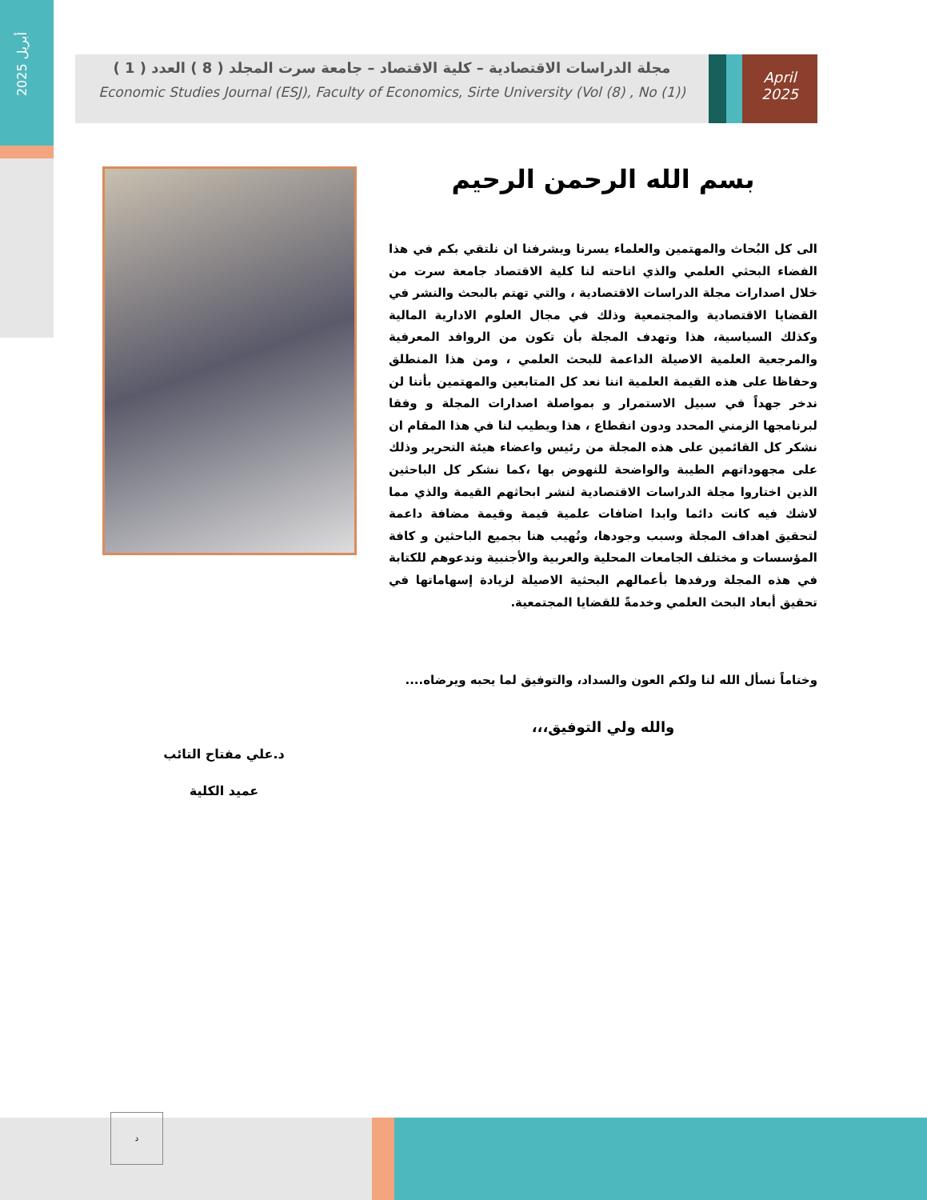أبريل 2025
مجلة الدراسات الاقتصادية – كلية الاقتصاد – جامعة سرت المجلد ( 8 ) العدد ( 1 )
Economic Studies Journal (ESJ), Faculty of Economics, Sirte University (Vol (8) , No (1))
April
2025
بسم الله الرحمن الرحيم
الى كل البُحاث والمهتمين والعلماء يسرنا ويشرفنا ان نلتقي بكم في هذا الفضاء البحثي العلمي والذي اتاحته لنا كلية الاقتصاد جامعة سرت من خلال اصدارات مجلة الدراسات الاقتصادية ، والتي تهتم بالبحث والنشر في القضايا الاقتصادية والمجتمعية وذلك في مجال العلوم الادارية المالية وكذلك السياسية، هذا وتهدف المجلة بأن تكون من الروافد المعرفية والمرجعية العلمية الاصيلة الداعمة للبحث العلمي ، ومن هذا المنطلق وحفاظا على هذه القيمة العلمية اننا نعد كل المتابعين والمهتمين بأننا لن ندخر جهداً في سبيل الاستمرار و بمواصلة اصدارات المجلة و وفقا لبرنامجها الزمني المحدد ودون انقطاع ، هذا ويطيب لنا في هذا المقام ان نشكر كل القائمين على هذه المجلة من رئيس واعضاء هيئة التحرير وذلك على مجهوداتهم الطيبة والواضحة للنهوض بها ،كما نشكر كل الباحثين الذين اختاروا مجلة الدراسات الاقتصادية لنشر ابحاثهم القيمة والذي مما لاشك فيه كانت دائما وابدا اضافات علمية قيمة وقيمة مضافة داعمة لتحقيق اهداف المجلة وسبب وجودها، ونُهيب هنا بجميع الباحثين و كافة المؤسسات و مختلف الجامعات المحلية والعربية والأجنبية وندعوهم للكتابة في هذه المجلة ورفدها بأعمالهم البحثية الاصيلة لزيادة إسهاماتها في تحقيق أبعاد البحث العلمي وخدمةً للقضايا المجتمعية.
وختاماً نسأل الله لنا ولكم العون والسداد، والتوفيق لما يحبه ويرضاه....
والله ولي التوفيق،،،
د.علي مفتاح التائب
عميد الكلية
د